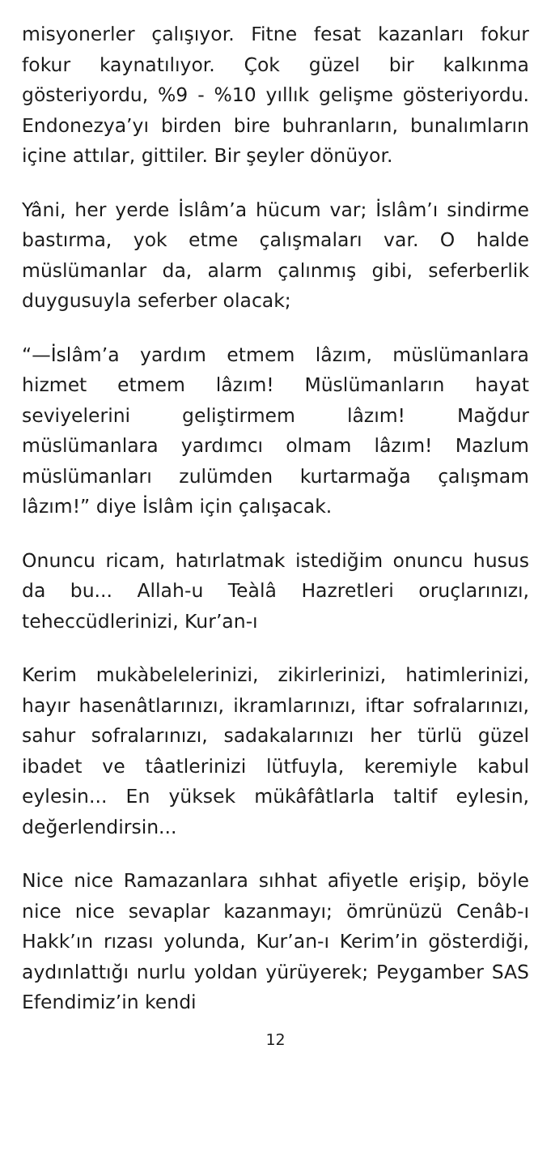misyonerler çalışıyor. Fitne fesat kazanları fokur fokur kaynatılıyor. Çok güzel bir kalkınma gösteriyordu, %9 - %10 yıllık gelişme gösteriyordu. Endonezya’yı birden bire buhranların, bunalımların içine attılar, gittiler. Bir şeyler dönüyor.
Yâni, her yerde İslâm’a hücum var; İslâm’ı sindirme bastırma, yok etme çalışmaları var. O halde müslümanlar da, alarm çalınmış gibi, seferberlik duygusuyla seferber olacak;
“—İslâm’a yardım etmem lâzım, müslümanlara hizmet etmem lâzım! Müslümanların hayat seviyelerini geliştirmem lâzım! Mağdur müslümanlara yardımcı olmam lâzım! Mazlum müslümanları zulümden kurtarmağa çalışmam lâzım!” diye İslâm için çalışacak.
Onuncu ricam, hatırlatmak istediğim onuncu husus da bu... Allah-u Teàlâ Hazretleri oruçlarınızı, teheccüdlerinizi, Kur’an-ı
Kerim mukàbelelerinizi, zikirlerinizi, hatimlerinizi, hayır hasenâtlarınızı, ikramlarınızı, iftar sofralarınızı, sahur sofralarınızı, sadakalarınızı her türlü güzel ibadet ve tâatlerinizi lütfuyla, keremiyle kabul eylesin... En yüksek mükâfâtlarla taltif eylesin, değerlendirsin...
Nice nice Ramazanlara sıhhat afiyetle erişip, böyle nice nice sevaplar kazanmayı; ömrünüzü Cenâb-ı Hakk’ın rızası yolunda, Kur’an-ı Kerim’in gösterdiği, aydınlattığı nurlu yoldan yürüyerek; Peygamber SAS Efendimiz’in kendi
12